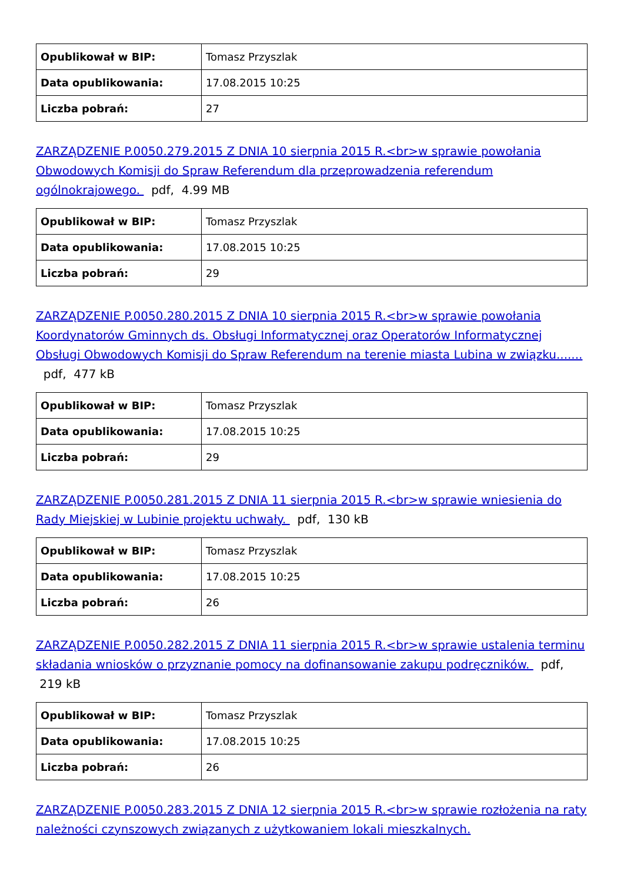| Opublikował w BIP: | Tomasz Przyszlak |
| Data opublikowania: | 17.08.2015 10:25 |
| Liczba pobrań: | 27 |
ZARZĄDZENIE P.0050.279.2015 Z DNIA 10 sierpnia 2015 R.<br>w sprawie powołania Obwodowych Komisji do Spraw Referendum dla przeprowadzenia referendum ogólnokrajowego. pdf, 4.99 MB
| Opublikował w BIP: | Tomasz Przyszlak |
| Data opublikowania: | 17.08.2015 10:25 |
| Liczba pobrań: | 29 |
ZARZĄDZENIE P.0050.280.2015 Z DNIA 10 sierpnia 2015 R.<br>w sprawie powołania Koordynatorów Gminnych ds. Obsługi Informatycznej oraz Operatorów Informatycznej Obsługi Obwodowych Komisji do Spraw Referendum na terenie miasta Lubina w związku....... pdf, 477 kB
| Opublikował w BIP: | Tomasz Przyszlak |
| Data opublikowania: | 17.08.2015 10:25 |
| Liczba pobrań: | 29 |
ZARZĄDZENIE P.0050.281.2015 Z DNIA 11 sierpnia 2015 R.<br>w sprawie wniesienia do Rady Miejskiej w Lubinie projektu uchwały. pdf, 130 kB
| Opublikował w BIP: | Tomasz Przyszlak |
| Data opublikowania: | 17.08.2015 10:25 |
| Liczba pobrań: | 26 |
ZARZĄDZENIE P.0050.282.2015 Z DNIA 11 sierpnia 2015 R.<br>w sprawie ustalenia terminu składania wniosków o przyznanie pomocy na dofinansowanie zakupu podręczników. pdf, 219 kB
| Opublikował w BIP: | Tomasz Przyszlak |
| Data opublikowania: | 17.08.2015 10:25 |
| Liczba pobrań: | 26 |
ZARZĄDZENIE P.0050.283.2015 Z DNIA 12 sierpnia 2015 R.<br>w sprawie rozłożenia na raty należności czynszowych związanych z użytkowaniem lokali mieszkalnych.